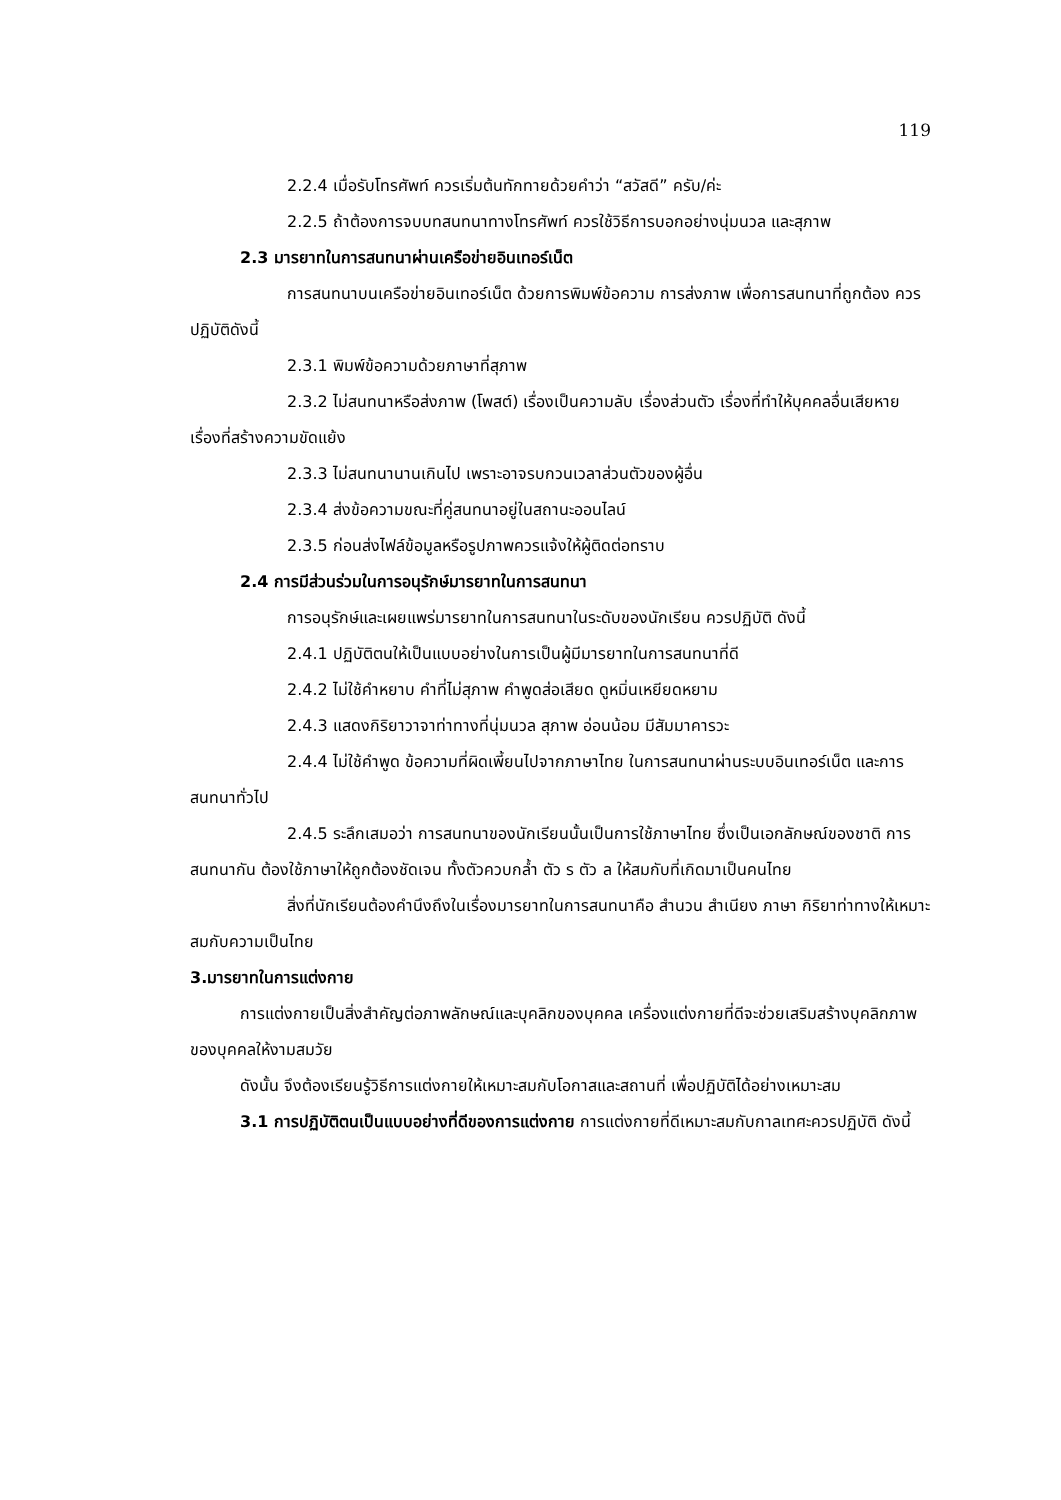119
2.2.4 เมื่อรับโทรศัพท์ ควรเริ่มต้นทักทายด้วยคำว่า “สวัสดี” ครับ/ค่ะ
2.2.5 ถ้าต้องการจบบทสนทนาทางโทรศัพท์ ควรใช้วิธีการบอกอย่างนุ่มนวล และสุภาพ
2.3 มารยาทในการสนทนาผ่านเครือข่ายอินเทอร์เน็ต
การสนทนาบนเครือข่ายอินเทอร์เน็ต ด้วยการพิมพ์ข้อความ การส่งภาพ เพื่อการสนทนาที่ถูกต้อง ควรปฏิบัติดังนี้
2.3.1 พิมพ์ข้อความด้วยภาษาที่สุภาพ
2.3.2 ไม่สนทนาหรือส่งภาพ (โพสต์) เรื่องเป็นความลับ เรื่องส่วนตัว เรื่องที่ทำให้บุคคลอื่นเสียหาย เรื่องที่สร้างความขัดแย้ง
2.3.3 ไม่สนทนานานเกินไป เพราะอาจรบกวนเวลาส่วนตัวของผู้อื่น
2.3.4 ส่งข้อความขณะที่คู่สนทนาอยู่ในสถานะออนไลน์
2.3.5 ก่อนส่งไฟล์ข้อมูลหรือรูปภาพควรแจ้งให้ผู้ติดต่อทราบ
2.4 การมีส่วนร่วมในการอนุรักษ์มารยาทในการสนทนา
การอนุรักษ์และเผยแพร่มารยาทในการสนทนาในระดับของนักเรียน ควรปฏิบัติ ดังนี้
2.4.1 ปฏิบัติตนให้เป็นแบบอย่างในการเป็นผู้มีมารยาทในการสนทนาที่ดี
2.4.2 ไม่ใช้คำหยาบ คำที่ไม่สุภาพ คำพูดส่อเสียด ดูหมิ่นเหยียดหยาม
2.4.3 แสดงกิริยาวาจาท่าทางที่นุ่มนวล สุภาพ อ่อนน้อม มีสัมมาคารวะ
2.4.4 ไม่ใช้คำพูด ข้อความที่ผิดเพี้ยนไปจากภาษาไทย ในการสนทนาผ่านระบบอินเทอร์เน็ต และการสนทนาทั่วไป
2.4.5 ระลึกเสมอว่า การสนทนาของนักเรียนนั้นเป็นการใช้ภาษาไทย ซึ่งเป็นเอกลักษณ์ของชาติ การสนทนากัน ต้องใช้ภาษาให้ถูกต้องชัดเจน ทั้งตัวควบกล้ำ ตัว ร ตัว ล ให้สมกับที่เกิดมาเป็นคนไทย
สิ่งที่นักเรียนต้องคำนึงถึงในเรื่องมารยาทในการสนทนาคือ สำนวน สำเนียง ภาษา กิริยาท่าทางให้เหมาะสมกับความเป็นไทย
3.มารยาทในการแต่งกาย
การแต่งกายเป็นสิ่งสำคัญต่อภาพลักษณ์และบุคลิกของบุคคล เครื่องแต่งกายที่ดีจะช่วยเสริมสร้างบุคลิกภาพของบุคคลให้งามสมวัย
ดังนั้น จึงต้องเรียนรู้วิธีการแต่งกายให้เหมาะสมกับโอกาสและสถานที่ เพื่อปฏิบัติได้อย่างเหมาะสม
3.1 การปฏิบัติตนเป็นแบบอย่างที่ดีของการแต่งกาย การแต่งกายที่ดีเหมาะสมกับกาลเทศะควรปฏิบัติ ดังนี้